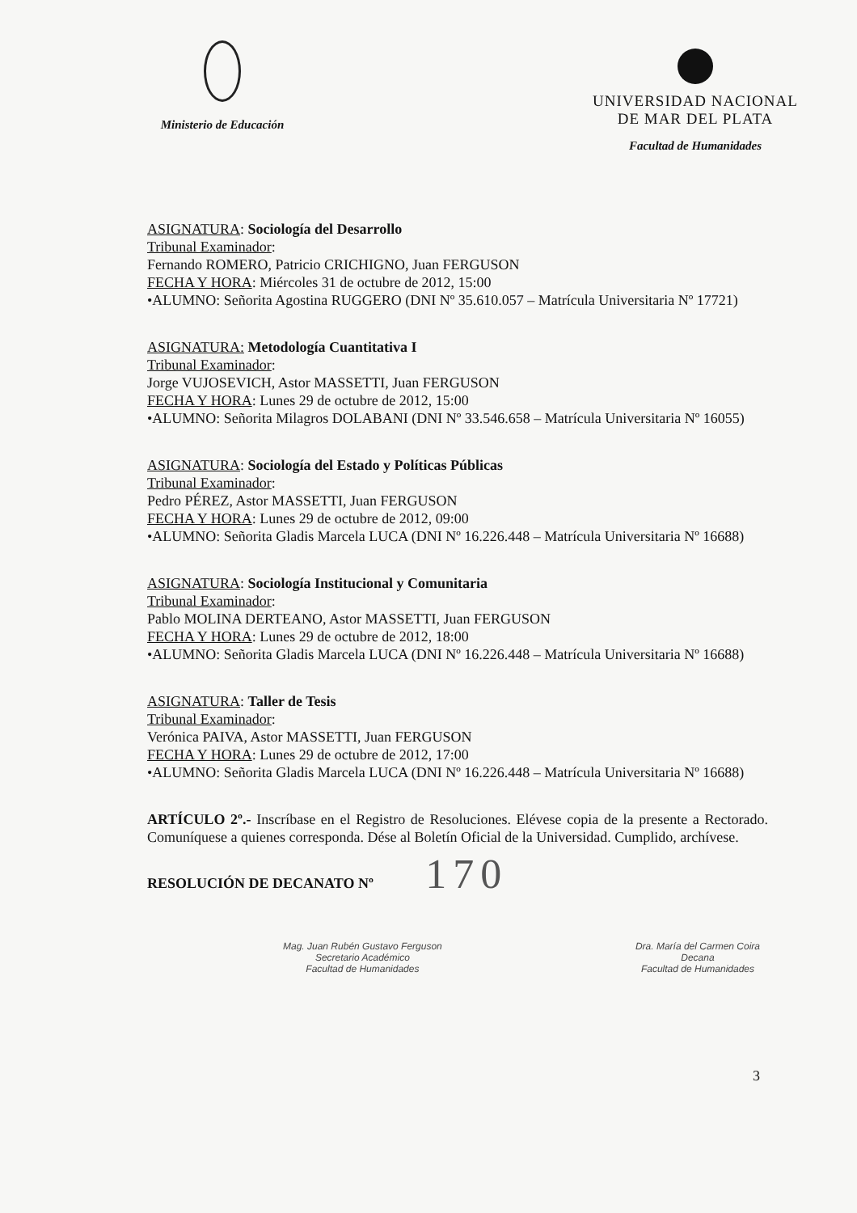Ministerio de Educación
UNIVERSIDAD NACIONAL
DE MAR DEL PLATA
Facultad de Humanidades
ASIGNATURA: Sociología del Desarrollo
Tribunal Examinador:
Fernando ROMERO, Patricio CRICHIGNO, Juan FERGUSON
FECHA Y HORA: Miércoles 31 de octubre de 2012, 15:00
•ALUMNO: Señorita Agostina RUGGERO (DNI Nº 35.610.057 – Matrícula Universitaria Nº 17721)
ASIGNATURA: Metodología Cuantitativa I
Tribunal Examinador:
Jorge VUJOSEVICH, Astor MASSETTI, Juan FERGUSON
FECHA Y HORA: Lunes 29 de octubre de 2012, 15:00
•ALUMNO: Señorita Milagros DOLABANI (DNI Nº 33.546.658 – Matrícula Universitaria Nº 16055)
ASIGNATURA: Sociología del Estado y Políticas Públicas
Tribunal Examinador:
Pedro PÉREZ, Astor MASSETTI, Juan FERGUSON
FECHA Y HORA: Lunes 29 de octubre de 2012, 09:00
•ALUMNO: Señorita Gladis Marcela LUCA (DNI Nº 16.226.448 – Matrícula Universitaria Nº 16688)
ASIGNATURA: Sociología Institucional y Comunitaria
Tribunal Examinador:
Pablo MOLINA DERTEANO, Astor MASSETTI, Juan FERGUSON
FECHA Y HORA: Lunes 29 de octubre de 2012, 18:00
•ALUMNO: Señorita Gladis Marcela LUCA (DNI Nº 16.226.448 – Matrícula Universitaria Nº 16688)
ASIGNATURA: Taller de Tesis
Tribunal Examinador:
Verónica PAIVA, Astor MASSETTI, Juan FERGUSON
FECHA Y HORA: Lunes 29 de octubre de 2012, 17:00
•ALUMNO: Señorita Gladis Marcela LUCA (DNI Nº 16.226.448 – Matrícula Universitaria Nº 16688)
ARTÍCULO 2º.- Inscríbase en el Registro de Resoluciones. Elévese copia de la presente a Rectorado. Comuníquese a quienes corresponda. Dése al Boletín Oficial de la Universidad. Cumplido, archívese.
RESOLUCIÓN DE DECANATO Nº 170
Mag. Juan Rubén Gustavo Ferguson
Secretario Académico
Facultad de Humanidades
Dra. María del Carmen Coira
Decana
Facultad de Humanidades
3